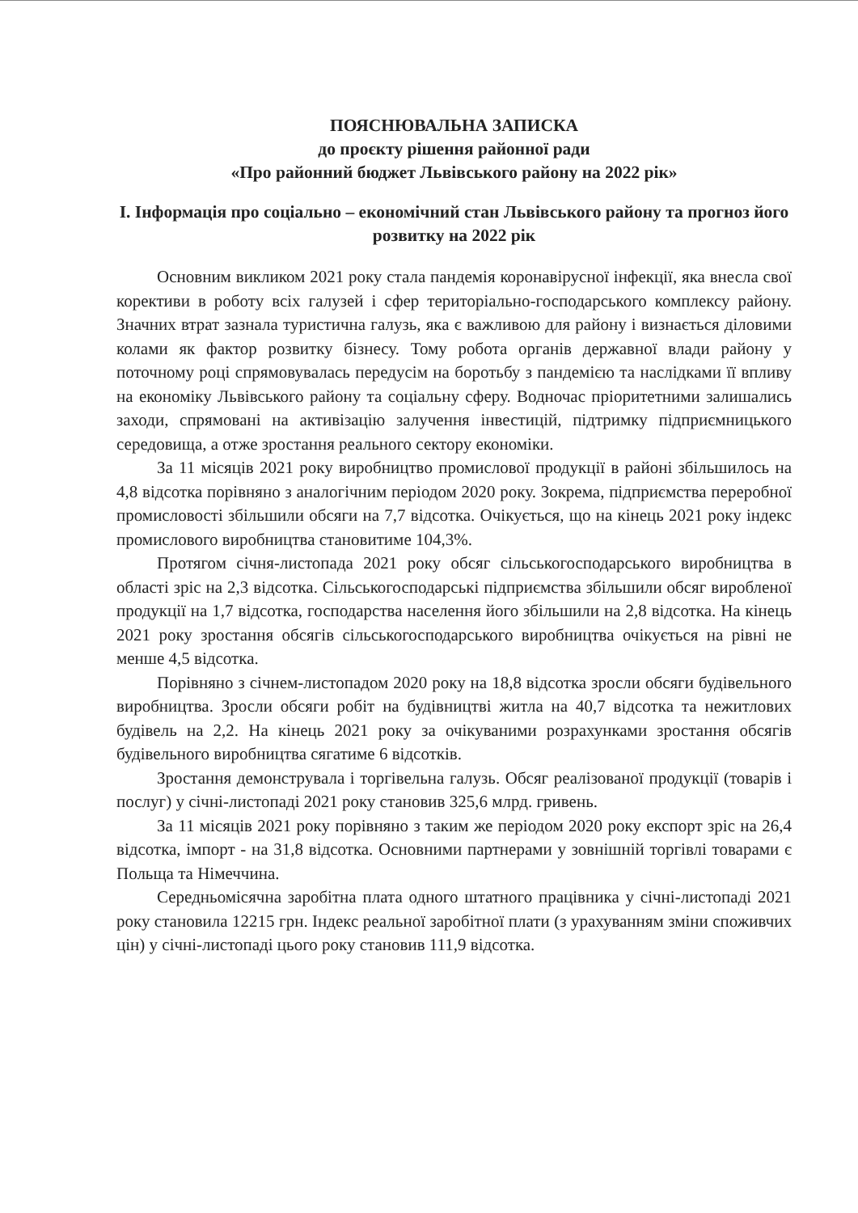ПОЯСНЮВАЛЬНА ЗАПИСКА
до проєкту рішення районної ради
«Про районний бюджет Львівського району на 2022 рік»
І. Інформація про соціально – економічний стан Львівського району та прогноз його розвитку на 2022 рік
Основним викликом 2021 року стала пандемія коронавірусної інфекції, яка внесла свої корективи в роботу всіх галузей і сфер територіально-господарського комплексу району. Значних втрат зазнала туристична галузь, яка є важливою для району і визнається діловими колами як фактор розвитку бізнесу. Тому робота органів державної влади району у поточному році спрямовувалась передусім на боротьбу з пандемією та наслідками її впливу на економіку Львівського району та соціальну сферу. Водночас пріоритетними залишались заходи, спрямовані на активізацію залучення інвестицій, підтримку підприємницького середовища, а отже зростання реального сектору економіки.
За 11 місяців 2021 року виробництво промислової продукції в районі збільшилось на 4,8 відсотка порівняно з аналогічним періодом 2020 року. Зокрема, підприємства переробної промисловості збільшили обсяги на 7,7 відсотка. Очікується, що на кінець 2021 року індекс промислового виробництва становитиме 104,3%.
Протягом січня-листопада 2021 року обсяг сільськогосподарського виробництва в області зріс на 2,3 відсотка. Сільськогосподарські підприємства збільшили обсяг виробленої продукції на 1,7 відсотка, господарства населення його збільшили на 2,8 відсотка. На кінець 2021 року зростання обсягів сільськогосподарського виробництва очікується на рівні не менше 4,5 відсотка.
Порівняно з січнем-листопадом 2020 року на 18,8 відсотка зросли обсяги будівельного виробництва. Зросли обсяги робіт на будівництві житла на 40,7 відсотка та нежитлових будівель на 2,2. На кінець 2021 року за очікуваними розрахунками зростання обсягів будівельного виробництва сягатиме 6 відсотків.
Зростання демонструвала і торгівельна галузь. Обсяг реалізованої продукції (товарів і послуг) у січні-листопаді 2021 року становив 325,6 млрд. гривень.
За 11 місяців 2021 року порівняно з таким же періодом 2020 року експорт зріс на 26,4 відсотка, імпорт - на 31,8 відсотка. Основними партнерами у зовнішній торгівлі товарами є Польща та Німеччина.
Середньомісячна заробітна плата одного штатного працівника у січні-листопаді 2021 року становила 12215 грн. Індекс реальної заробітної плати (з урахуванням зміни споживчих цін) у січні-листопаді цього року становив 111,9 відсотка.